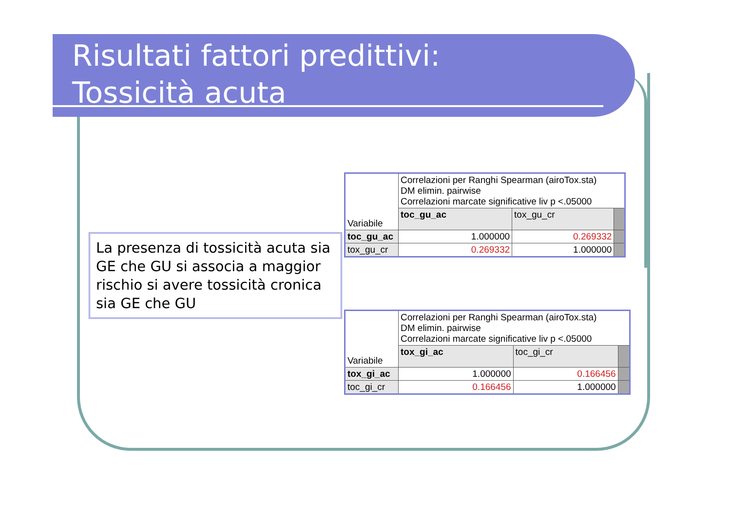Risultati fattori predittivi:
Tossicità acuta
La presenza di tossicità acuta sia GE che GU si associa a maggior rischio si avere tossicità cronica sia GE che GU
| Variabile | Correlazioni per Ranghi Spearman (airoTox.sta) DM elimin. pairwise Correlazioni marcate significative liv p <.05000 | | |
| | toc_gu_ac | tox_gu_cr | |
| toc_gu_ac | 1.000000 | 0.269332 | |
| tox_gu_cr | 0.269332 | 1.000000 | |
| Variabile | Correlazioni per Ranghi Spearman (airoTox.sta) DM elimin. pairwise Correlazioni marcate significative liv p <.05000 | | |
| | tox_gi_ac | toc_gi_cr | |
| tox_gi_ac | 1.000000 | 0.166456 | |
| toc_gi_cr | 0.166456 | 1.000000 | |